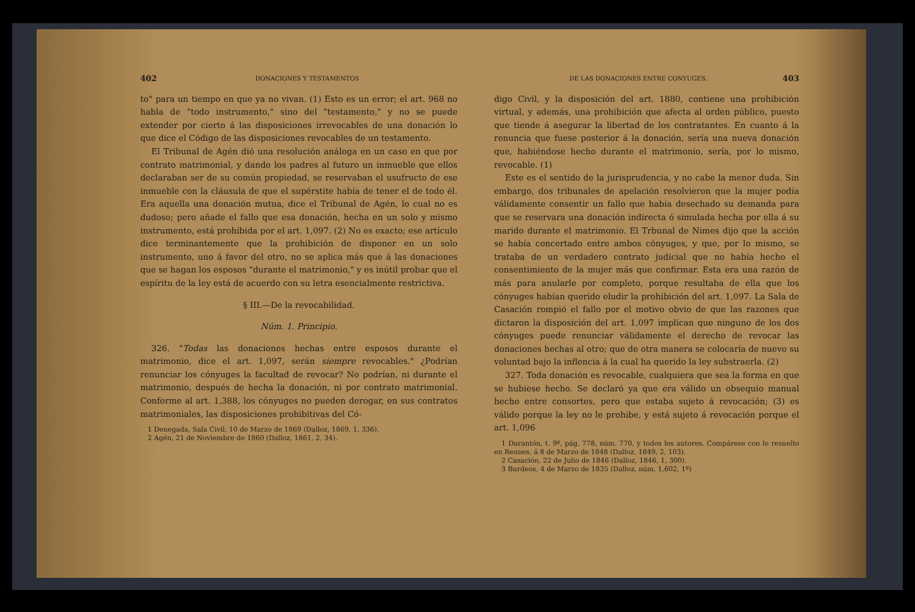402 DONACIONES Y TESTAMENTOS
to" para un tiempo en que ya no vivan. (1) Esto es un error; el art. 968 no habla de "todo instrumento," sino del "testamento," y no se puede extender por cierto á las disposiciones irrevocables de una donación lo que dice el Código de las disposiciones revocables de un testamento.
El Tribunal de Agén dió una resolución análoga en un caso en que por contrato matrimonial, y dando los padres al futuro un inmueble que ellos declaraban ser de su común propiedad, se reservaban el usufructo de ese inmueble con la cláusula de que el supérstite había de tener el de todo él. Era aquella una donación mutua, dice el Tribunal de Agén, lo cual no es dudoso; pero añade el fallo que esa donación, hecha en un solo y mismo instrumento, está prohibida por el art. 1,097. (2) No es exacto; ese artículo dice terminantemente que la prohibición de disponer en un solo instrumento, uno á favor del otro, no se aplica más que á las donaciones que se hagan los esposos "durante el matrimonio," y es inútil probar que el espíritu de la ley está de acuerdo con su letra esencialmente restrictiva.
§ III.—De la revocabilidad.
Núm. 1. Principio.
326. "Todas las donaciones hechas entre esposos durante el matrimonio, dice el art. 1,097, serán siempre revocables." ¿Podrían renunciar los cónyuges la facultad de revocar? No podrían, ni durante el matrimonio, después de hecha la donación, ni por contrato matrimonial. Conforme al art. 1,388, los cónyuges no pueden derogar, en sus contratos matrimoniales, las disposiciones prohibitivas del Có-
1 Denegada, Sala Civil, 10 de Marzo de 1869 (Dalloz, 1869, 1, 336).
2 Agén, 21 de Noviembre de 1860 (Dalloz, 1861, 2, 34).
DE LAS DONACIONES ENTRE CONYUGES. 403
digo Civil, y la disposición del art. 1880, contiene una prohibición virtual, y además, una prohibición que afecta al orden público, puesto que tiende á asegurar la libertad de los contratantes. En cuanto á la renuncia que fuese posterior á la donación, sería una nueva donación que, habiéndose hecho durante el matrimonio, sería, por lo mismo, revocable. (1)
Este es el sentido de la jurisprudencia, y no cabe la menor duda. Sin embargo, dos tribunales de apelación resolvieron que la mujer podía válidamente consentir un fallo que había desechado su demanda para que se reservara una donación indirecta ó simulada hecha por ella á su marido durante el matrimonio. El Trbunal de Nimes dijo que la acción se había concertado entre ambos cónyuges, y que, por lo mismo, se trataba de un verdadero contrato judicial que no había hecho el consentimiento de la mujer más que confirmar. Esta era una razón de más para anularle por completo, porque resultaba de ella que los cónyuges habían querido eludir la prohibición del art. 1,097. La Sala de Casación rompió el fallo por el motivo obvio de que las razones que dictaron la disposición del art. 1,097 implican que ninguno de los dos cónyuges puede renunciar válidamente el derecho de revocar las donaciones hechas al otro; que de otra manera se colocaría de nuevo su voluntad bajo la inflencia á la cual ha querido la ley substraerla. (2)
327. Toda donación es revocable, cualquiera que sea la forma en que se hubiese hecho. Se declaró ya que era válido un obsequio manual hecho entre consortes, pero que estaba sujeto á revocación; (3) es válido porque la ley no le prohibe, y está sujeto á revocación porque el art. 1,096
1 Durantón, t. 9º, pág. 778, núm. 770, y todos los autores. Compárese con lo resuelto en Rennes, á 8 de Marzo de 1848 (Dalloz, 1849, 2, 103).
2 Casación, 22 de Julio de 1846 (Dalloz, 1846, 1, 300).
3 Burdeos, 4 de Marzo de 1835 (Dalloz, núm. 1,602, 1º)